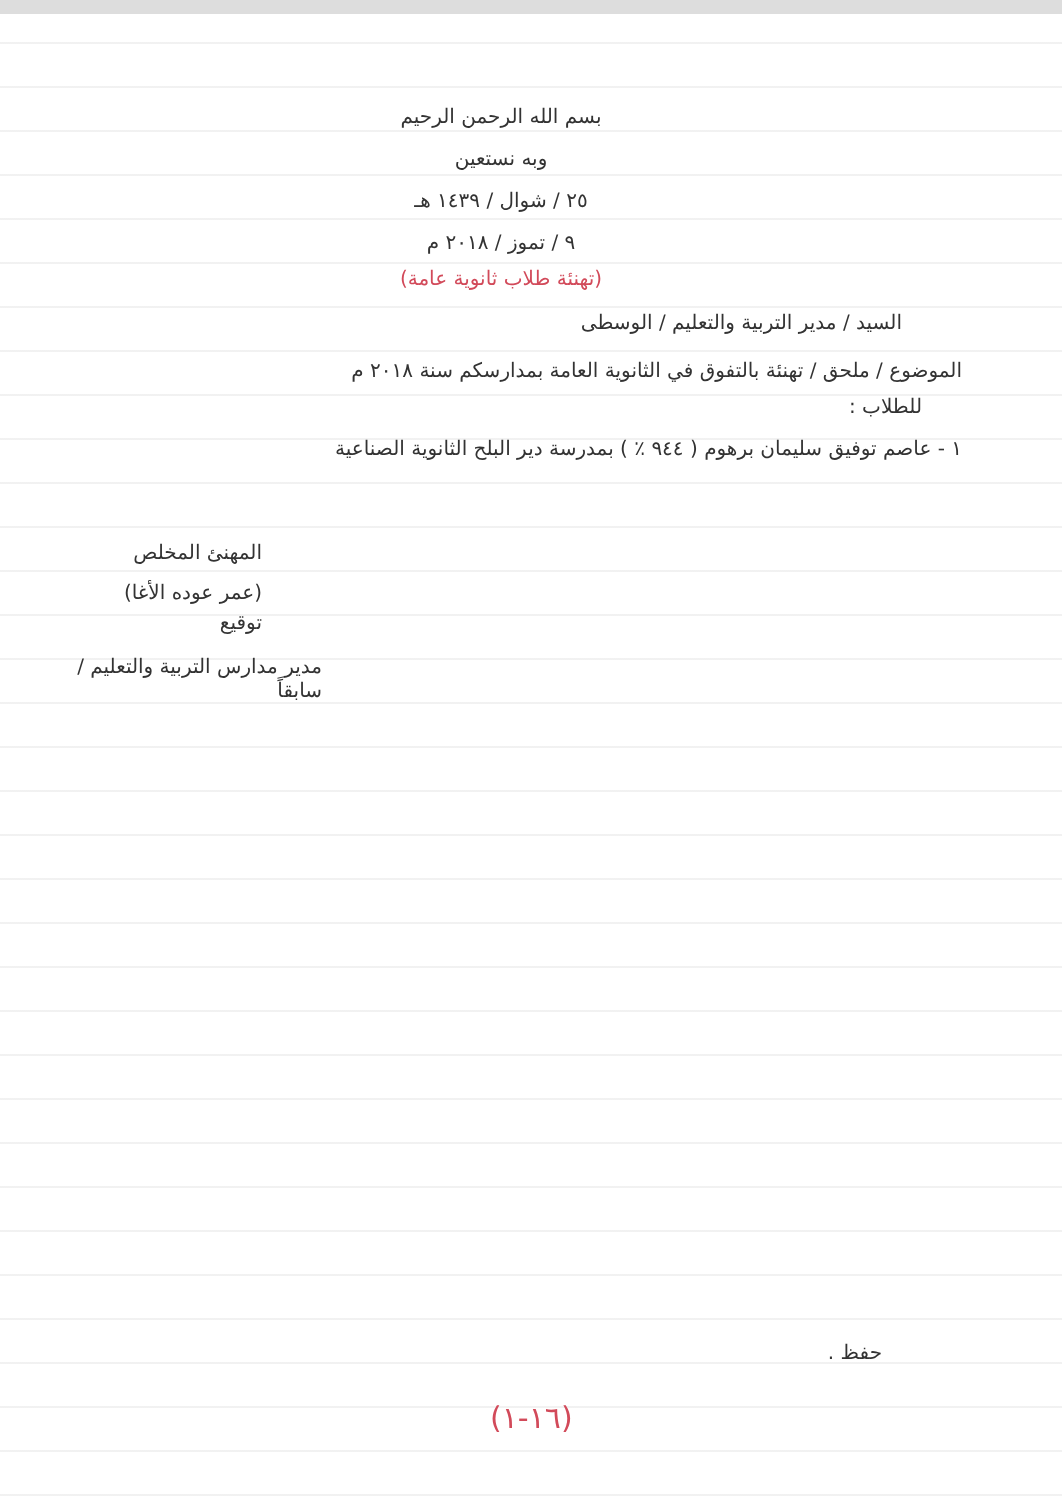بسم الله الرحمن الرحيم
وبه نستعين
٢٥ / شوال / ١٤٣٩ هـ
٩ / تموز / ٢٠١٨ م
(تهنئة طلاب ثانوية عامة)
السيد / مدير التربية والتعليم / الوسطى
الموضوع / ملحق / تهنئة بالتفوق في الثانوية العامة بمدارسكم سنة ٢٠١٨ م
للطلاب :
١ - عاصم توفيق سليمان برهوم ( ٩٤٤ ٪ ) بمدرسة دير البلح الثانوية الصناعية
المهنئ المخلص
(عمر عوده الأغا)
توقيع
مدير مدارس التربية والتعليم / سابقاً
حفظ .
(١٦-١)